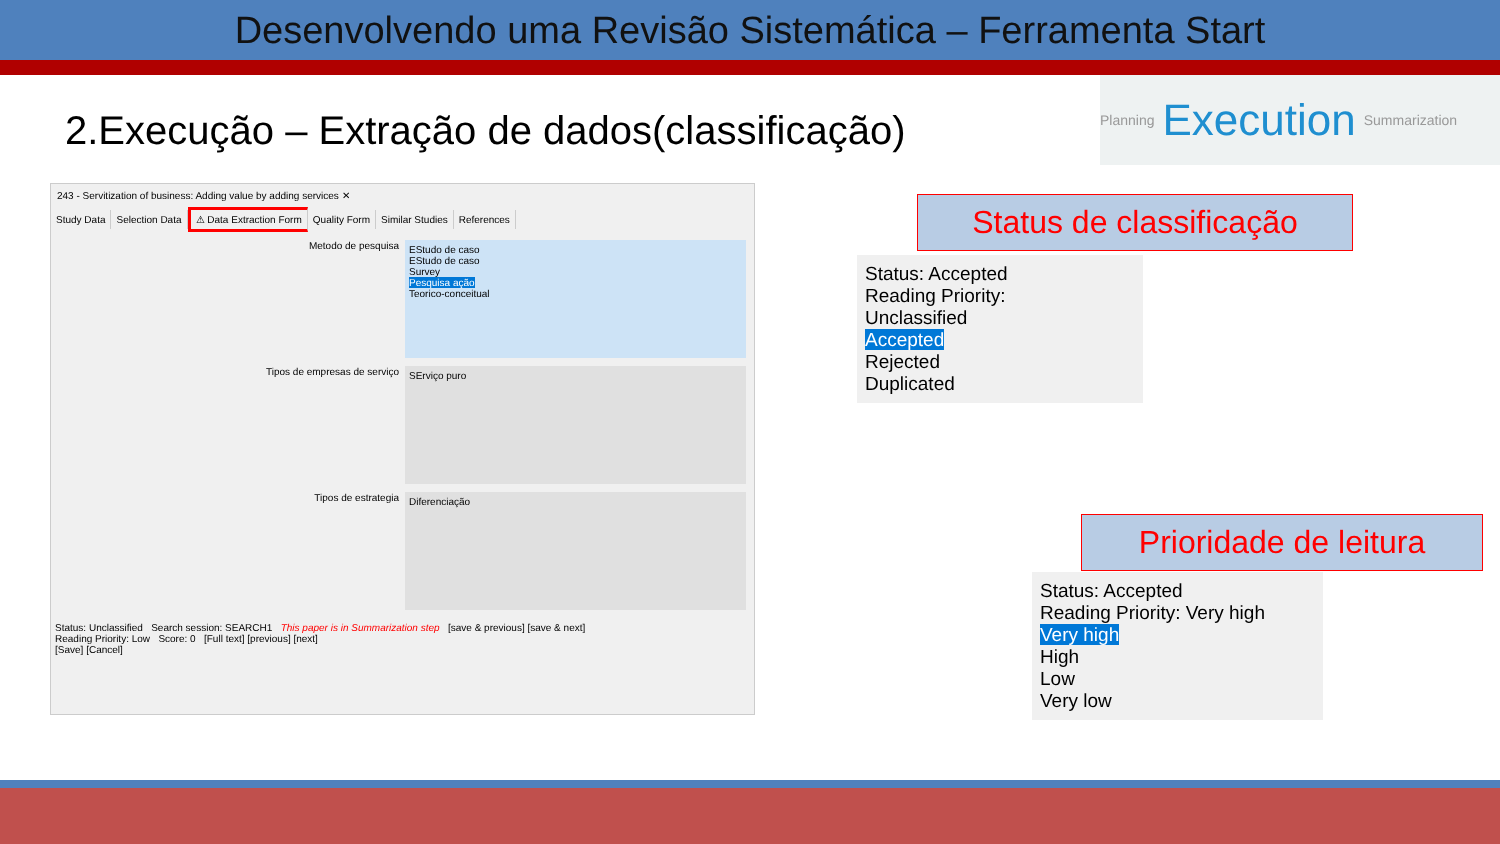Desenvolvendo uma Revisão Sistemática – Ferramenta Start
2.Execução – Extração de dados(classificação)
Planning Execution Summarization
243 - Servitization of business: Adding value by adding services ✕
Study Data Selection Data ⚠ Data Extraction Form Quality Form Similar Studies References
Metodo de pesquisa
EStudo de caso
EStudo de caso
Survey
Pesquisa ação
Teorico-conceitual
Tipos de empresas de serviço
SErviço puro
Tipos de estrategia
Diferenciação
Status: Unclassified Search session: SEARCH1 This paper is in Summarization step [save & previous] [save & next]
Reading Priority: Low Score: 0 [Full text] [previous] [next]
[Save] [Cancel]
Status de classificação
Status: Accepted
Reading Priority:
Unclassified
Accepted
Rejected
Duplicated
Prioridade de leitura
Status: Accepted
Reading Priority: Very high
Very high
High
Low
Very low